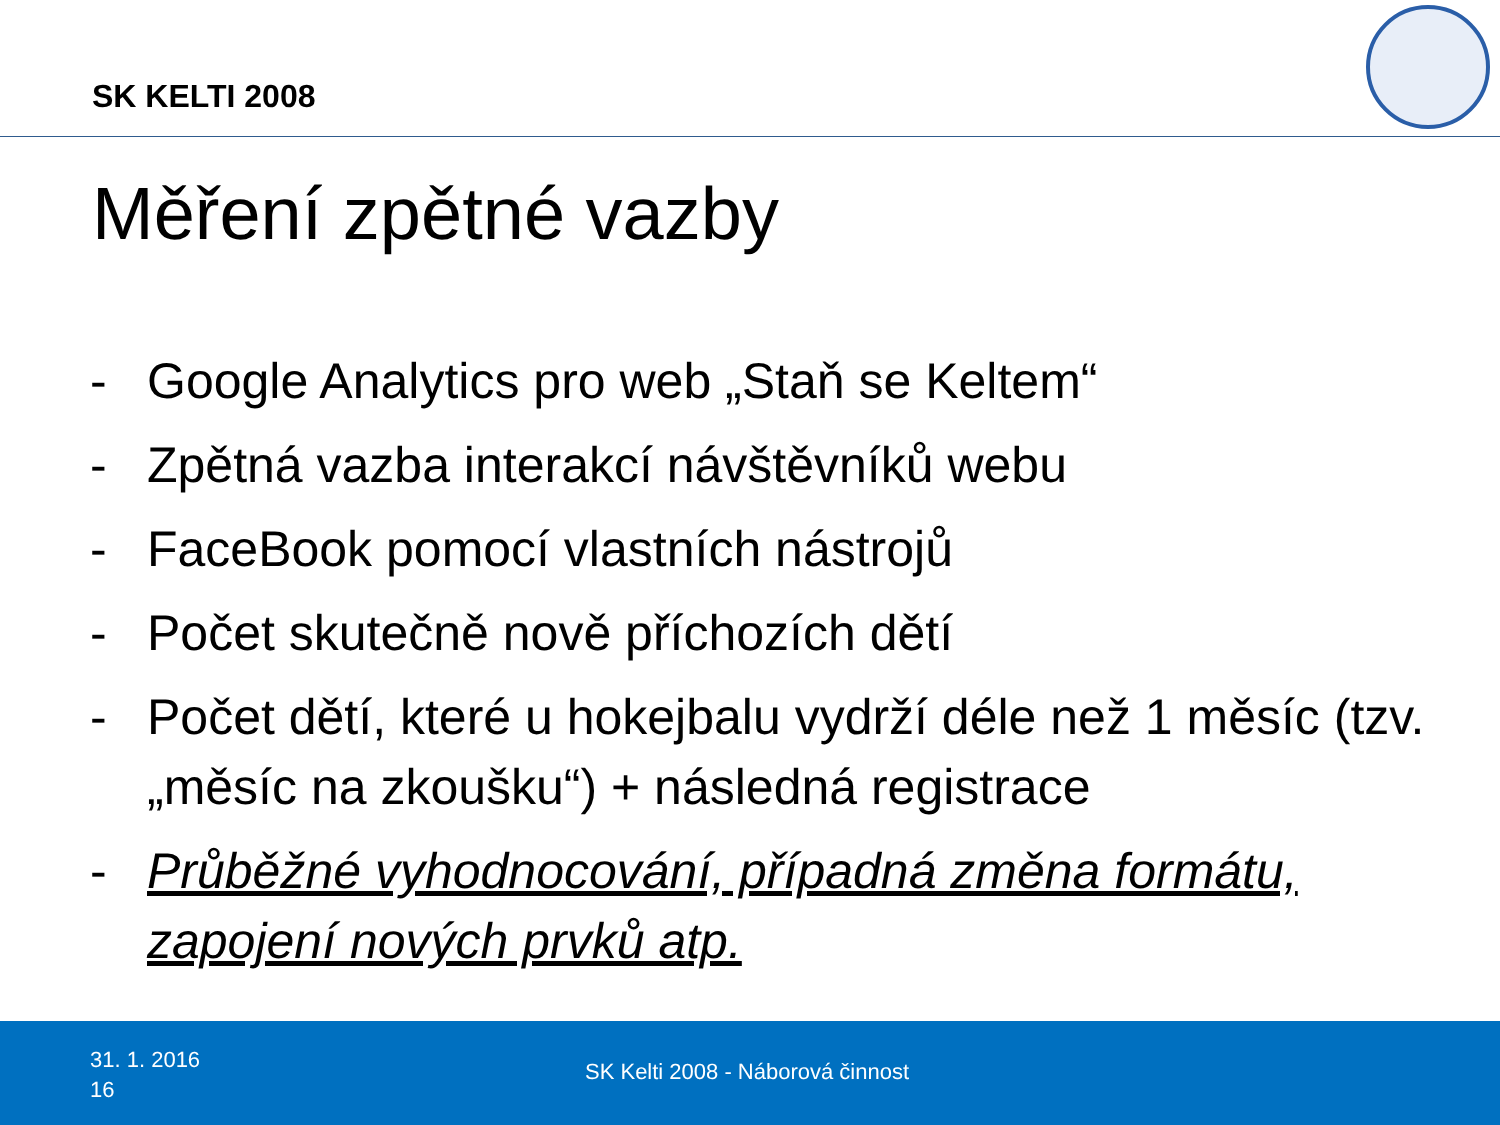SK KELTI 2008
Měření zpětné vazby
- Google Analytics pro web „Staň se Keltem“
- Zpětná vazba interakcí návštěvníků webu
- FaceBook pomocí vlastních nástrojů
- Počet skutečně nově příchozích dětí
- Počet dětí, které u hokejbalu vydrží déle než 1 měsíc (tzv. „měsíc na zkoušku“) + následná registrace
- Průběžné vyhodnocování, případná změna formátu, zapojení nových prvků atp.
31. 1. 2016
16
SK Kelti 2008 - Náborová činnost